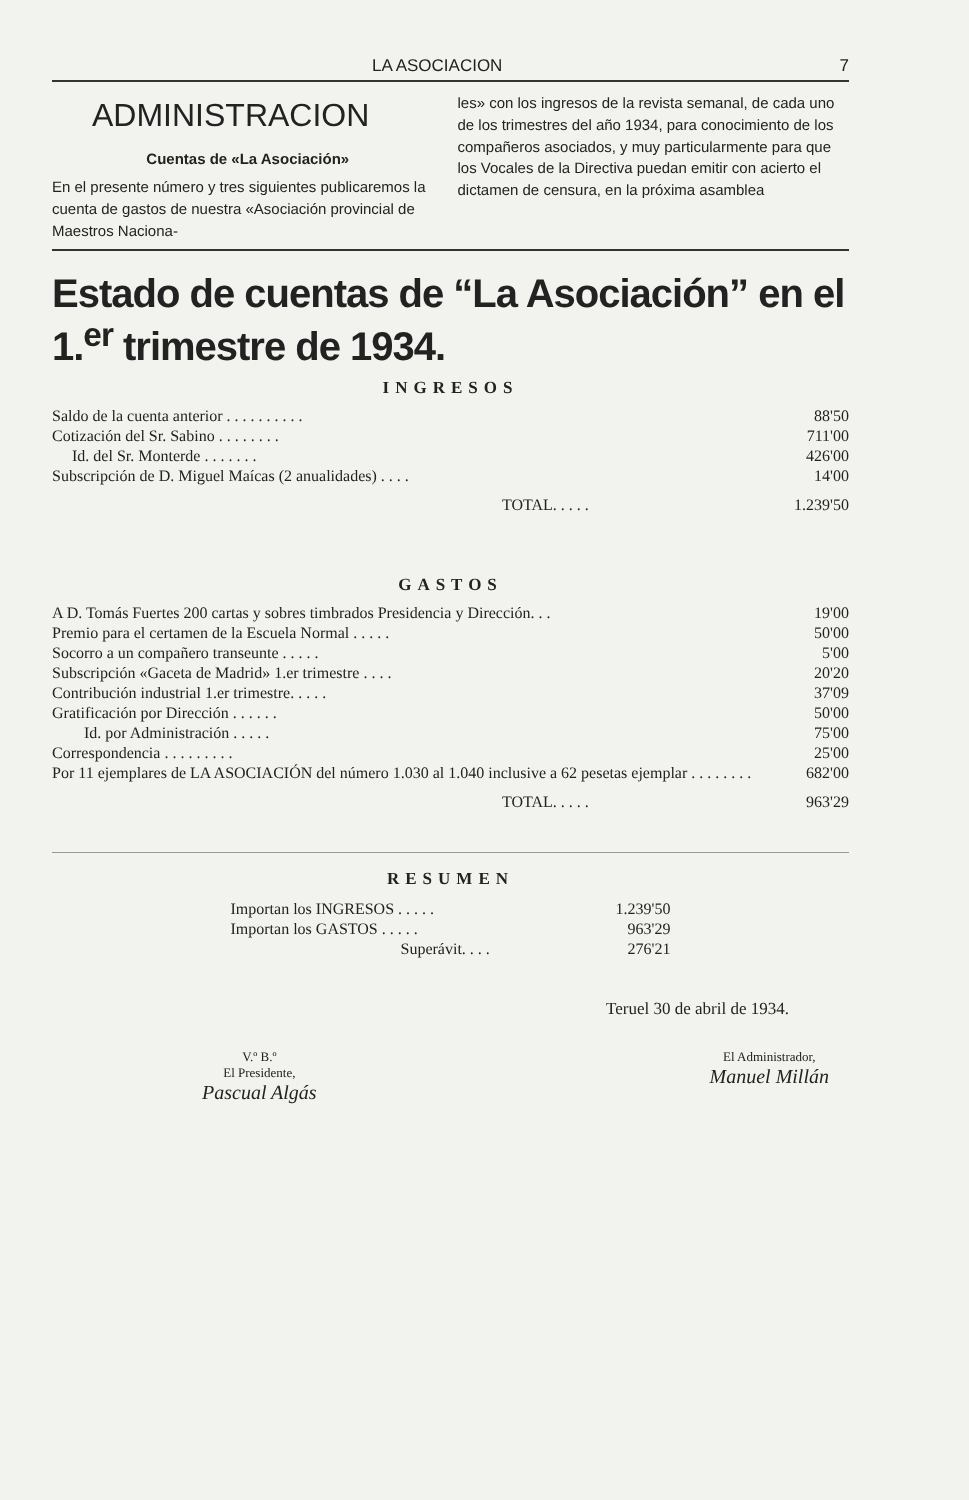LA ASOCIACION 7
ADMINISTRACION
Cuentas de «La Asociación»
En el presente número y tres siguientes publicaremos la cuenta de gastos de nuestra «Asociación provincial de Maestros Naciona-
les» con los ingresos de la revista semanal, de cada uno de los trimestres del año 1934, para conocimiento de los compañeros asociados, y muy particularmente para que los Vocales de la Directiva puedan emitir con acierto el dictamen de censura, en la próxima asamblea
Estado de cuentas de “La Asociación” en el 1.<sup>er</sup> trimestre de 1934.
INGRESOS
| Saldo de la cuenta anterior . . . . . . . . . . | 88'50 |
| Cotización del Sr. Sabino . . . . . . . . | 711'00 |
| Id. del Sr. Monterde . . . . . . . | 426'00 |
| Subscripción de D. Miguel Maícas (2 anualidades) . . . . | 14'00 |
| TOTAL. . . . . | 1.239'50 |
GASTOS
| A D. Tomás Fuertes 200 cartas y sobres timbrados Presidencia y Dirección. . . | 19'00 |
| Premio para el certamen de la Escuela Normal . . . . . | 50'00 |
| Socorro a un compañero transeunte . . . . . | 5'00 |
| Subscripción «Gaceta de Madrid» 1.er trimestre . . . . | 20'20 |
| Contribución industrial 1.er trimestre. . . . . | 37'09 |
| Gratificación por Dirección . . . . . . | 50'00 |
| Id. por Administración . . . . . | 75'00 |
| Correspondencia . . . . . . . . . | 25'00 |
| Por 11 ejemplares de LA ASOCIACIÓN del número 1.030 al 1.040 inclusive a 62 pesetas ejemplar . . . . . . . . | 682'00 |
| TOTAL. . . . . | 963'29 |
RESUMEN
| Importan los INGRESOS . . . . . | 1.239'50 |
| Importan los GASTOS . . . . . | 963'29 |
| Superávit. . . . | 276'21 |
Teruel 30 de abril de 1934.
V.º B.º
El Presidente,
Pascual Algás
El Administrador,
Manuel Millán